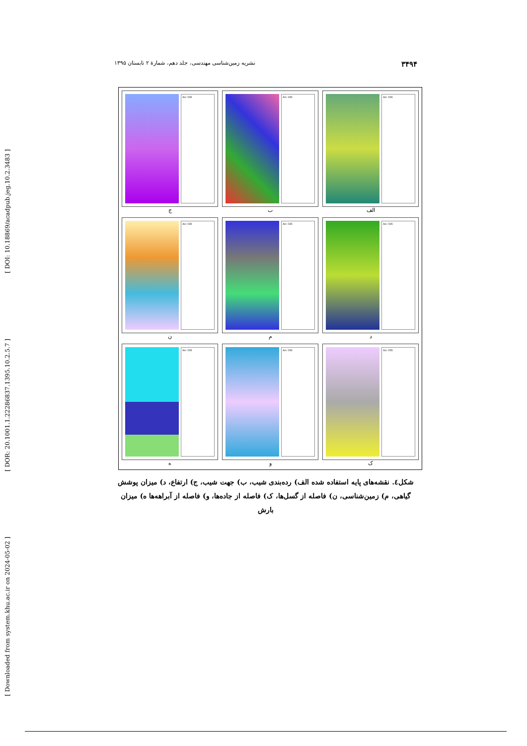[ DOI: 10.18869/acadpub.jeg.10.2.3483 ]
[ DOR: 20.1001.1.22286837.1395.10.2.5.7 ]
[ Downloaded from system.khu.ac.ir on 2024-05-02 ]
۳۴۹۴ نشریه زمین‌شناسی مهندسی، جلد دهم، شمارۀ ۲ تابستان ۱۳۹۵
Arc GIS
الف
Arc GIS
ب
Arc GIS
ج
Arc GIS
د
Arc GIS
م
Arc GIS
ن
Arc GIS
ک
Arc GIS
و
Arc GIS
ه
شکل٤. نقشه‌های پایه استفاده شده الف) رده‌بندی شیب، ب) جهت شیب، ج) ارتفاع، د) میزان پوشش گیاهی، م) زمین‌شناسی، ن) فاصله از گسل‌ها، ک) فاصله از جاده‌ها، و) فاصله از آبراهه‌ها ه) میزان بارش